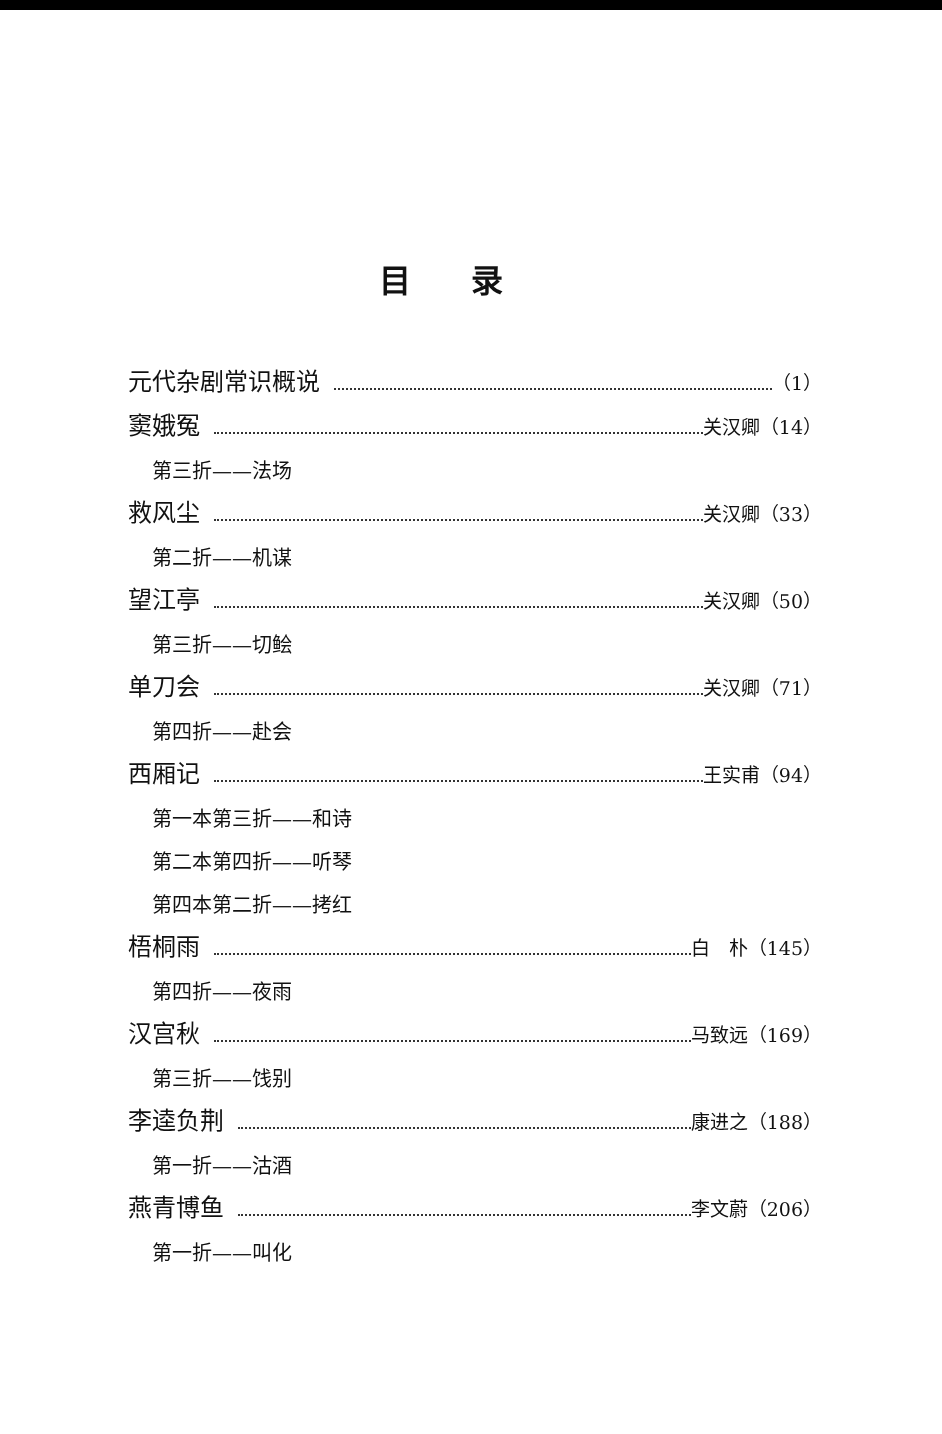目录
元代杂剧常识概说 （1）
窦娥冤 关汉卿（14）
第三折——法场
救风尘 关汉卿（33）
第二折——机谋
望江亭 关汉卿（50）
第三折——切鲙
单刀会 关汉卿（71）
第四折——赴会
西厢记 王实甫（94）
第一本第三折——和诗
第二本第四折——听琴
第四本第二折——拷红
梧桐雨 白　朴（145）
第四折——夜雨
汉宫秋 马致远（169）
第三折——饯别
李逵负荆 康进之（188）
第一折——沽酒
燕青博鱼 李文蔚（206）
第一折——叫化